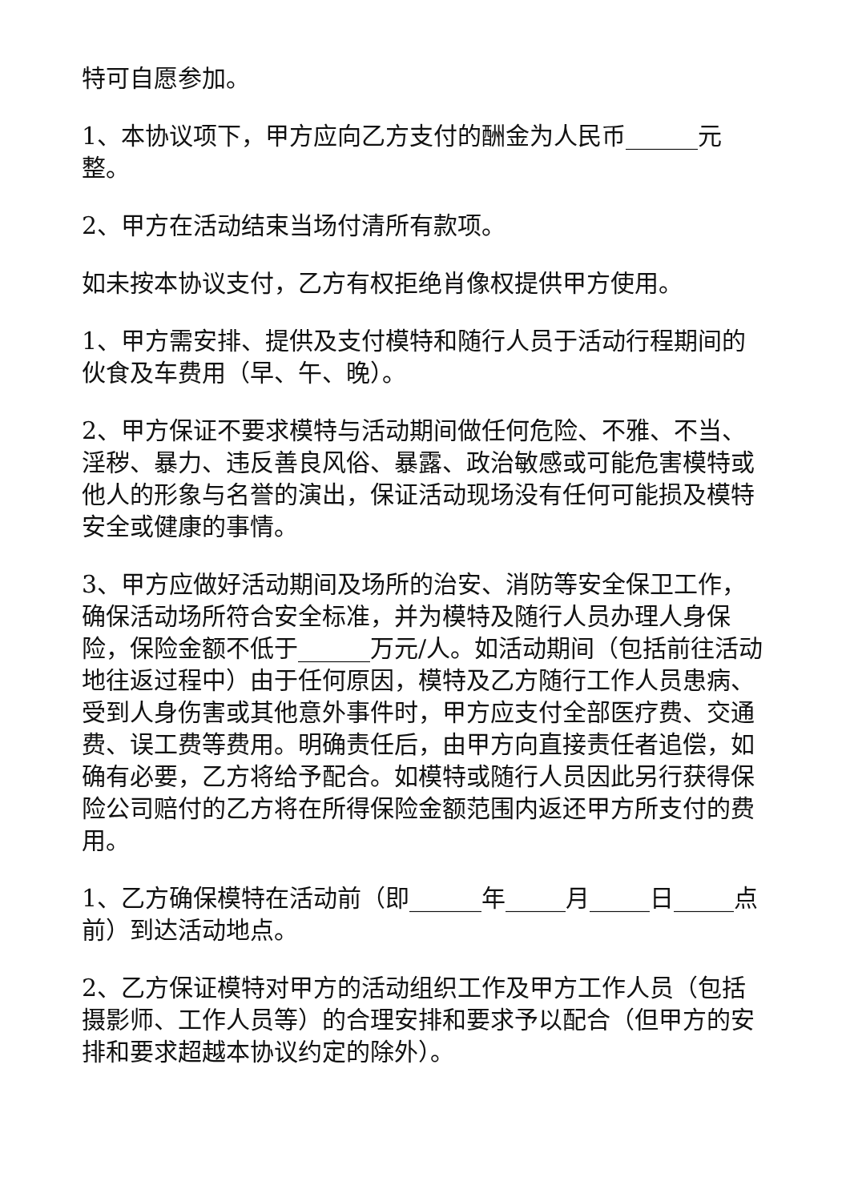特可自愿参加。
1、本协议项下，甲方应向乙方支付的酬金为人民币______元整。
2、甲方在活动结束当场付清所有款项。
如未按本协议支付，乙方有权拒绝肖像权提供甲方使用。
1、甲方需安排、提供及支付模特和随行人员于活动行程期间的伙食及车费用（早、午、晚）。
2、甲方保证不要求模特与活动期间做任何危险、不雅、不当、淫秽、暴力、违反善良风俗、暴露、政治敏感或可能危害模特或他人的形象与名誉的演出，保证活动现场没有任何可能损及模特安全或健康的事情。
3、甲方应做好活动期间及场所的治安、消防等安全保卫工作，确保活动场所符合安全标准，并为模特及随行人员办理人身保险，保险金额不低于______万元/人。如活动期间（包括前往活动地往返过程中）由于任何原因，模特及乙方随行工作人员患病、受到人身伤害或其他意外事件时，甲方应支付全部医疗费、交通费、误工费等费用。明确责任后，由甲方向直接责任者追偿，如确有必要，乙方将给予配合。如模特或随行人员因此另行获得保险公司赔付的乙方将在所得保险金额范围内返还甲方所支付的费用。
1、乙方确保模特在活动前（即______年_____月_____日_____点前）到达活动地点。
2、乙方保证模特对甲方的活动组织工作及甲方工作人员（包括摄影师、工作人员等）的合理安排和要求予以配合（但甲方的安排和要求超越本协议约定的除外）。